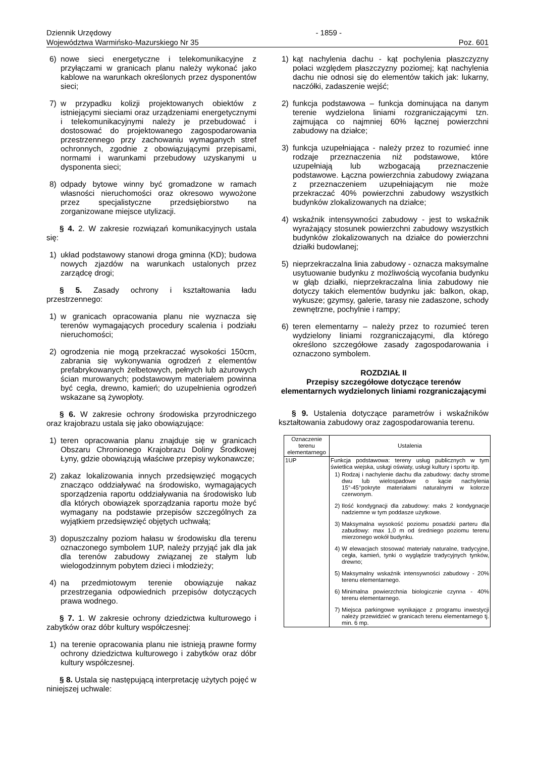Dziennik Urzędowy
Województwa Warmińsko-Mazurskiego Nr 35
- 1859 -
Poz. 601
6) nowe sieci energetyczne i telekomunikacyjne z przyłączami w granicach planu należy wykonać jako kablowe na warunkach określonych przez dysponentów sieci;
7) w przypadku kolizji projektowanych obiektów z istniejącymi sieciami oraz urządzeniami energetycznymi i telekomunikacyjnymi należy je przebudować i dostosować do projektowanego zagospodarowania przestrzennego przy zachowaniu wymaganych stref ochronnych, zgodnie z obowiązującymi przepisami, normami i warunkami przebudowy uzyskanymi u dysponenta sieci;
8) odpady bytowe winny być gromadzone w ramach własności nieruchomości oraz okresowo wywożone przez specjalistyczne przedsiębiorstwo na zorganizowane miejsce utylizacji.
§ 4. 2. W zakresie rozwiązań komunikacyjnych ustala się:
1) układ podstawowy stanowi droga gminna (KD); budowa nowych zjazdów na warunkach ustalonych przez zarządcę drogi;
§ 5. Zasady ochrony i kształtowania ładu przestrzennego:
1) w granicach opracowania planu nie wyznacza się terenów wymagających procedury scalenia i podziału nieruchomości;
2) ogrodzenia nie mogą przekraczać wysokości 150cm, zabrania się wykonywania ogrodzeń z elementów prefabrykowanych żelbetowych, pełnych lub ażurowych ścian murowanych; podstawowym materiałem powinna być cegła, drewno, kamień; do uzupełnienia ogrodzeń wskazane są żywopłoty.
§ 6. W zakresie ochrony środowiska przyrodniczego oraz krajobrazu ustala się jako obowiązujące:
1) teren opracowania planu znajduje się w granicach Obszaru Chronionego Krajobrazu Doliny Środkowej Łyny, gdzie obowiązują właściwe przepisy wykonawcze;
2) zakaz lokalizowania innych przedsięwzięć mogących znacząco oddziaływać na środowisko, wymagających sporządzenia raportu oddziaływania na środowisko lub dla których obowiązek sporządzania raportu może być wymagany na podstawie przepisów szczególnych za wyjątkiem przedsięwzięć objętych uchwałą;
3) dopuszczalny poziom hałasu w środowisku dla terenu oznaczonego symbolem 1UP, należy przyjąć jak dla jak dla terenów zabudowy związanej ze stałym lub wielogodzinnym pobytem dzieci i młodzieży;
4) na przedmiotowym terenie obowiązuje nakaz przestrzegania odpowiednich przepisów dotyczących prawa wodnego.
§ 7. 1. W zakresie ochrony dziedzictwa kulturowego i zabytków oraz dóbr kultury współczesnej:
1) na terenie opracowania planu nie istnieją prawne formy ochrony dziedzictwa kulturowego i zabytków oraz dóbr kultury współczesnej.
§ 8. Ustala się następującą interpretację użytych pojęć w niniejszej uchwale:
1) kąt nachylenia dachu - kąt pochylenia płaszczyzny połaci względem płaszczyzny poziomej; kąt nachylenia dachu nie odnosi się do elementów takich jak: lukarny, naczółki, zadaszenie wejść;
2) funkcja podstawowa – funkcja dominująca na danym terenie wydzielona liniami rozgraniczającymi tzn. zajmująca co najmniej 60% łącznej powierzchni zabudowy na działce;
3) funkcja uzupełniająca - należy przez to rozumieć inne rodzaje przeznaczenia niż podstawowe, które uzupełniają lub wzbogacają przeznaczenie podstawowe. Łączna powierzchnia zabudowy związana z przeznaczeniem uzupełniającym nie może przekraczać 40% powierzchni zabudowy wszystkich budynków zlokalizowanych na działce;
4) wskaźnik intensywności zabudowy - jest to wskaźnik wyrażający stosunek powierzchni zabudowy wszystkich budynków zlokalizowanych na działce do powierzchni działki budowlanej;
5) nieprzekraczalna linia zabudowy - oznacza maksymalne usytuowanie budynku z możliwością wycofania budynku w głąb działki, nieprzekraczalna linia zabudowy nie dotyczy takich elementów budynku jak: balkon, okap, wykusze; gzymsy, galerie, tarasy nie zadaszone, schody zewnętrzne, pochylnie i rampy;
6) teren elementarny – należy przez to rozumieć teren wydzielony liniami rozgraniczającymi, dla którego określono szczegółowe zasady zagospodarowania i oznaczono symbolem.
ROZDZIAŁ II
Przepisy szczegółowe dotyczące terenów elementarnych wydzielonych liniami rozgraniczającymi
§ 9. Ustalenia dotyczące parametrów i wskaźników kształtowania zabudowy oraz zagospodarowania terenu.
| Oznaczenie terenu elementarnego | Ustalenia |
| 1UP | Funkcja podstawowa: tereny usług publicznych w tym świetlica wiejska, usługi oświaty, usługi kultury i sportu itp. 1) Rodzaj i nachylenie dachu dla zabudowy: dachy strome dwu lub wielospadowe o kącie nachylenia 15°-45°pokryte materiałami naturalnymi w kolorze czerwonym. 2) Ilość kondygnacji dla zabudowy: maks 2 kondygnacje nadziemne w tym poddasze użytkowe. 3) Maksymalna wysokość poziomu posadzki parteru dla zabudowy: max 1,0 m od średniego poziomu terenu mierzonego wokół budynku. 4) W elewacjach stosować materiały naturalne, tradycyjne, cegła, kamień, tynki o wyglądzie tradycyjnych tynków, drewno; 5) Maksymalny wskaźnik intensywności zabudowy - 20% terenu elementarnego. 6) Minimalna powierzchnia biologicznie czynna - 40% terenu elementarnego. 7) Miejsca parkingowe wynikające z programu inwestycji należy przewidzieć w granicach terenu elementarnego tj. min. 6 mp. |